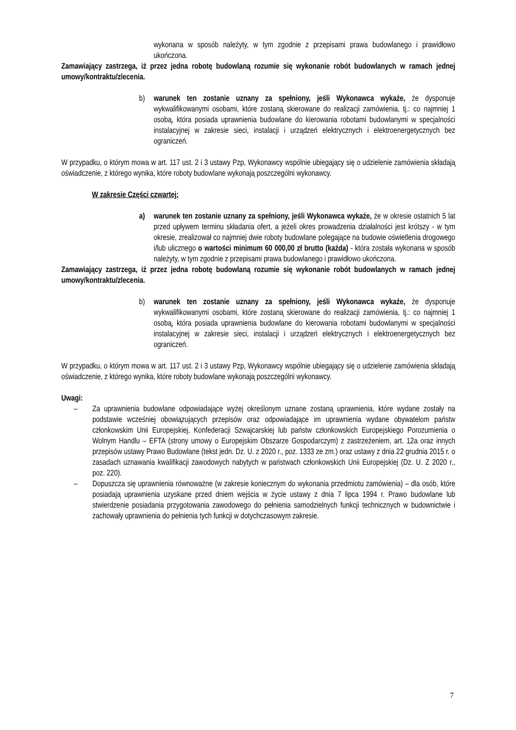wykonana w sposób należyty, w tym zgodnie z przepisami prawa budowlanego i prawidłowo ukończona.
Zamawiający zastrzega, iż przez jedna robotę budowlaną rozumie się wykonanie robót budowlanych w ramach jednej umowy/kontraktu/zlecenia.
b) warunek ten zostanie uznany za spełniony, jeśli Wykonawca wykaże, że dysponuje wykwalifikowanymi osobami, które zostaną skierowane do realizacji zamówienia, tj.: co najmniej 1 osobą, która posiada uprawnienia budowlane do kierowania robotami budowlanymi w specjalności instalacyjnej w zakresie sieci, instalacji i urządzeń elektrycznych i elektroenergetycznych bez ograniczeń.
W przypadku, o którym mowa w art. 117 ust. 2 i 3 ustawy Pzp, Wykonawcy wspólnie ubiegający się o udzielenie zamówienia składają oświadczenie, z którego wynika, które roboty budowlane wykonają poszczególni wykonawcy.
W zakresie Części czwartej:
a) warunek ten zostanie uznany za spełniony, jeśli Wykonawca wykaże, że w okresie ostatnich 5 lat przed upływem terminu składania ofert, a jeżeli okres prowadzenia działalności jest krótszy - w tym okresie, zrealizował co najmniej dwie roboty budowlane polegające na budowie oświetlenia drogowego i/lub ulicznego o wartości minimum 60 000,00 zł brutto (każda) - która została wykonana w sposób należyty, w tym zgodnie z przepisami prawa budowlanego i prawidłowo ukończona.
Zamawiający zastrzega, iż przez jedna robotę budowlaną rozumie się wykonanie robót budowlanych w ramach jednej umowy/kontraktu/zlecenia.
b) warunek ten zostanie uznany za spełniony, jeśli Wykonawca wykaże, że dysponuje wykwalifikowanymi osobami, które zostaną skierowane do realizacji zamówienia, tj.: co najmniej 1 osobą, która posiada uprawnienia budowlane do kierowania robotami budowlanymi w specjalności instalacyjnej w zakresie sieci, instalacji i urządzeń elektrycznych i elektroenergetycznych bez ograniczeń.
W przypadku, o którym mowa w art. 117 ust. 2 i 3 ustawy Pzp, Wykonawcy wspólnie ubiegający się o udzielenie zamówienia składają oświadczenie, z którego wynika, które roboty budowlane wykonają poszczególni wykonawcy.
Uwagi:
– Za uprawnienia budowlane odpowiadające wyżej określonym uznane zostaną uprawnienia, które wydane zostały na podstawie wcześniej obowiązujących przepisów oraz odpowiadające im uprawnienia wydane obywatelom państw członkowskim Unii Europejskiej, Konfederacji Szwajcarskiej lub państw członkowskich Europejskiego Porozumienia o Wolnym Handlu – EFTA (strony umowy o Europejskim Obszarze Gospodarczym) z zastrzeżeniem, art. 12a oraz innych przepisów ustawy Prawo Budowlane (tekst jedn. Dz. U. z 2020 r., poz. 1333 ze zm.) oraz ustawy z dnia 22 grudnia 2015 r. o zasadach uznawania kwalifikacji zawodowych nabytych w państwach członkowskich Unii Europejskiej (Dz. U. Z 2020 r., poz. 220).
– Dopuszcza się uprawnienia równoważne (w zakresie koniecznym do wykonania przedmiotu zamówienia) – dla osób, które posiadają uprawnienia uzyskane przed dniem wejścia w życie ustawy z dnia 7 lipca 1994 r. Prawo budowlane lub stwierdzenie posiadania przygotowania zawodowego do pełnienia samodzielnych funkcji technicznych w budownictwie i zachowały uprawnienia do pełnienia tych funkcji w dotychczasowym zakresie.
7